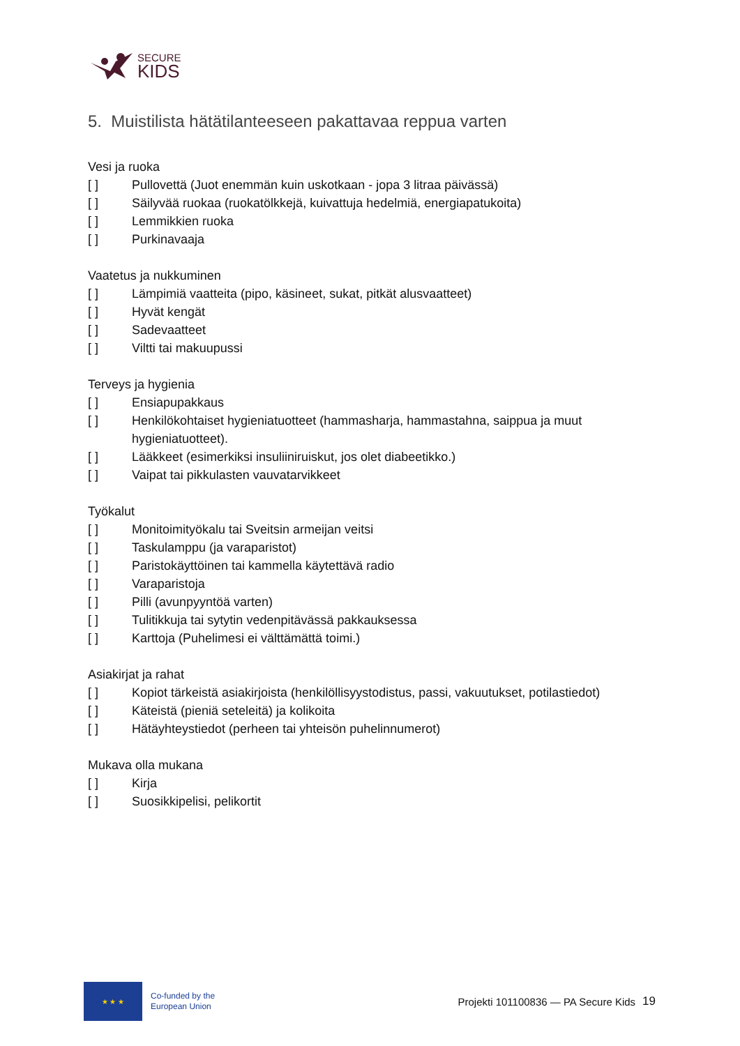SECURE
KIDS
5. Muistilista hätätilanteeseen pakattavaa reppua varten
Vesi ja ruoka
[ ] Pullovettä (Juot enemmän kuin uskotkaan - jopa 3 litraa päivässä)
[ ] Säilyvää ruokaa (ruokatölkkejä, kuivattuja hedelmiä, energiapatukoita)
[ ] Lemmikkien ruoka
[ ] Purkinavaaja
Vaatetus ja nukkuminen
[ ] Lämpimiä vaatteita (pipo, käsineet, sukat, pitkät alusvaatteet)
[ ] Hyvät kengät
[ ] Sadevaatteet
[ ] Viltti tai makuupussi
Terveys ja hygienia
[ ] Ensiapupakkaus
[ ] Henkilökohtaiset hygieniatuotteet (hammasharja, hammastahna, saippua ja muut hygieniatuotteet).
[ ] Lääkkeet (esimerkiksi insuliiniruiskut, jos olet diabeetikko.)
[ ] Vaipat tai pikkulasten vauvatarvikkeet
Työkalut
[ ] Monitoimityökalu tai Sveitsin armeijan veitsi
[ ] Taskulamppu (ja varaparistot)
[ ] Paristokäyttöinen tai kammella käytettävä radio
[ ] Varaparistoja
[ ] Pilli (avunpyyntöä varten)
[ ] Tulitikkuja tai sytytin vedenpitävässä pakkauksessa
[ ] Karttoja (Puhelimesi ei välttämättä toimi.)
Asiakirjat ja rahat
[ ] Kopiot tärkeistä asiakirjoista (henkilöllisyystodistus, passi, vakuutukset, potilastiedot)
[ ] Käteistä (pieniä seteleitä) ja kolikoita
[ ] Hätäyhteystiedot (perheen tai yhteisön puhelinnumerot)
Mukava olla mukana
[ ] Kirja
[ ] Suosikkipelisi, pelikortit
★ ★ ★
Co-funded by the
European Union
Projekti 101100836 — PA Secure Kids 19